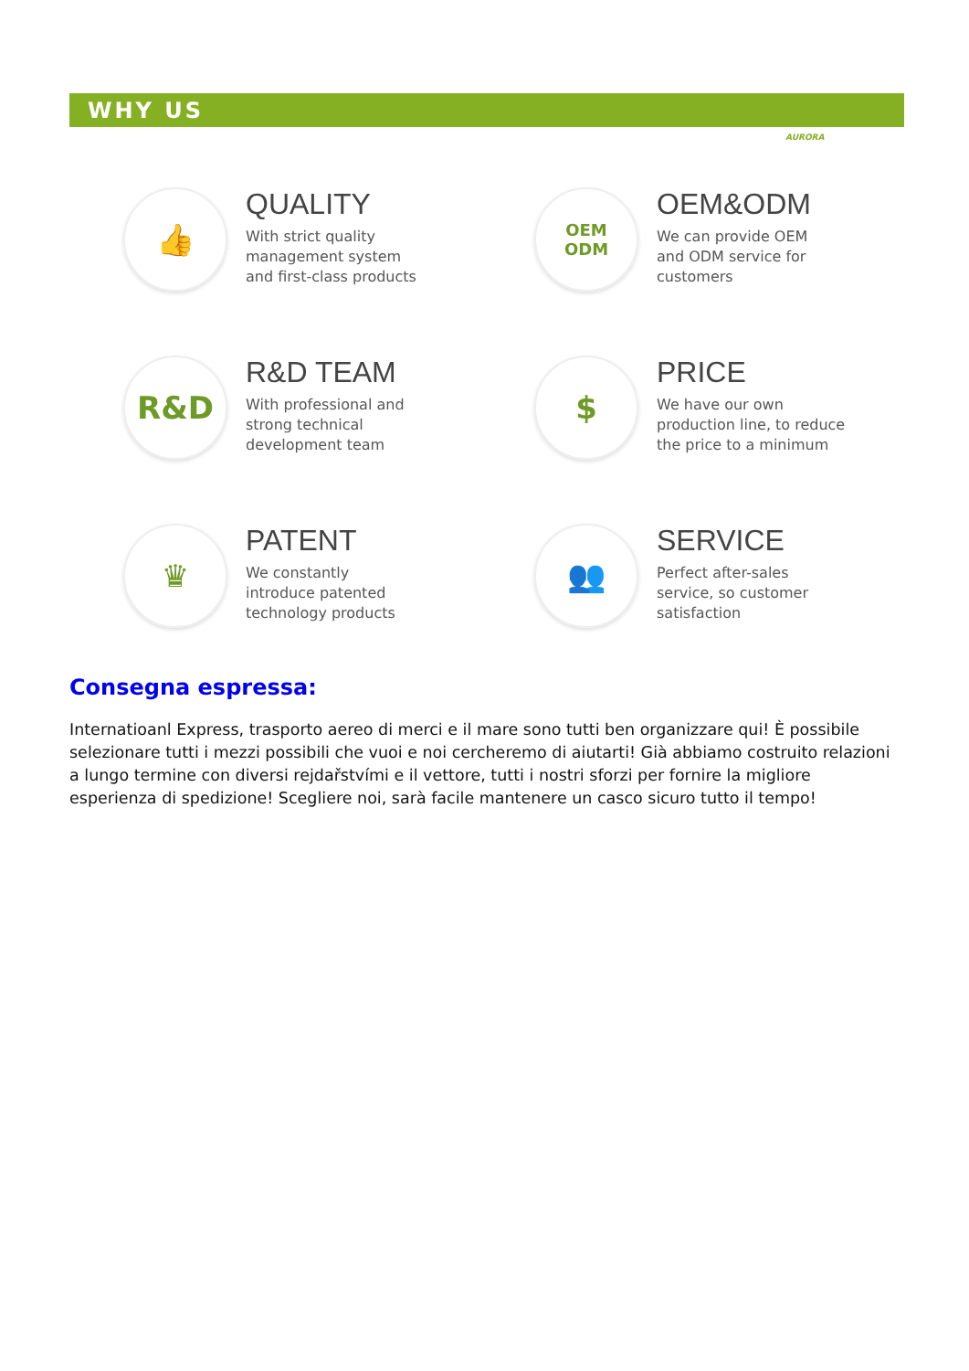WHY US
AURORA
👍
QUALITY
With strict quality
management system
and first-class products
OEM
ODM
OEM&ODM
We can provide OEM
and ODM service for
customers
R&D
R&D TEAM
With professional and
strong technical
development team
$
PRICE
We have our own
production line, to reduce
the price to a minimum
♛
PATENT
We constantly
introduce patented
technology products
👥
SERVICE
Perfect after-sales
service, so customer
satisfaction
Consegna espressa:
Internatioanl Express, trasporto aereo di merci e il mare sono tutti ben organizzare qui! È possibile selezionare tutti i mezzi possibili che vuoi e noi cercheremo di aiutarti! Già abbiamo costruito relazioni a lungo termine con diversi rejdařstvími e il vettore, tutti i nostri sforzi per fornire la migliore esperienza di spedizione! Scegliere noi, sarà facile mantenere un casco sicuro tutto il tempo!